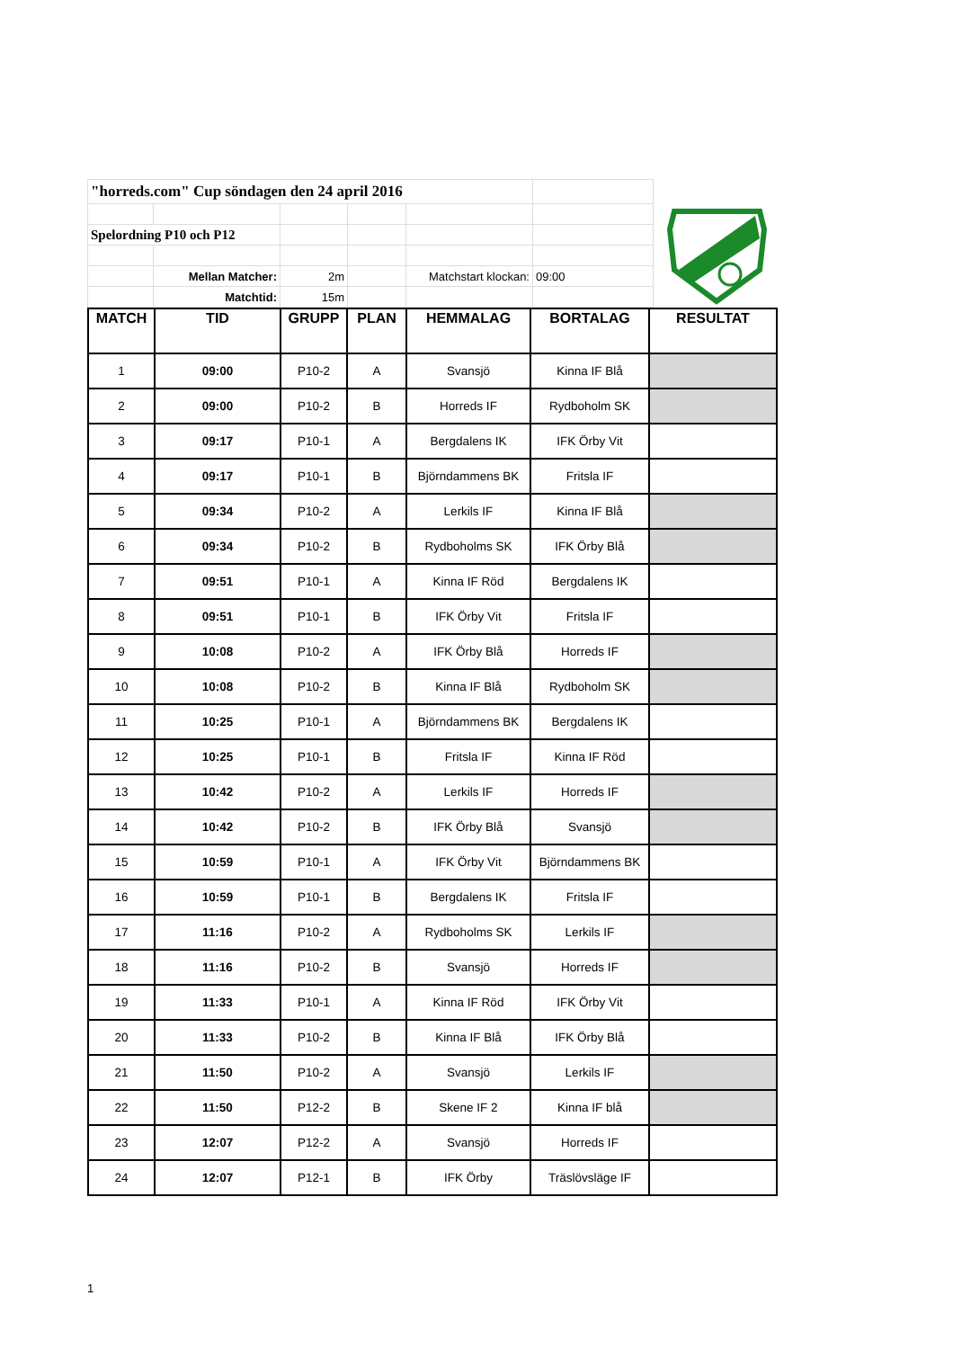| "horreds.com" Cup söndagen den 24 april 2016 | | | | | |
| Spelordning P10 och P12 | | | | | |
| | Mellan Matcher: | 2m | | Matchstart klockan: | 09:00 |
| | Matchtid: | 15m | | | |
| MATCH | TID | GRUPP | PLAN | HEMMALAG | BORTALAG | RESULTAT |
| --- | --- | --- | --- | --- | --- | --- |
| 1 | 09:00 | P10-2 | A | Svansjö | Kinna IF Blå | |
| 2 | 09:00 | P10-2 | B | Horreds IF | Rydboholm SK | |
| 3 | 09:17 | P10-1 | A | Bergdalens IK | IFK Örby Vit | |
| 4 | 09:17 | P10-1 | B | Björndammens BK | Fritsla IF | |
| 5 | 09:34 | P10-2 | A | Lerkils IF | Kinna IF Blå | |
| 6 | 09:34 | P10-2 | B | Rydboholms SK | IFK Örby Blå | |
| 7 | 09:51 | P10-1 | A | Kinna IF Röd | Bergdalens IK | |
| 8 | 09:51 | P10-1 | B | IFK Örby Vit | Fritsla IF | |
| 9 | 10:08 | P10-2 | A | IFK Örby Blå | Horreds IF | |
| 10 | 10:08 | P10-2 | B | Kinna IF Blå | Rydboholm SK | |
| 11 | 10:25 | P10-1 | A | Björndammens BK | Bergdalens IK | |
| 12 | 10:25 | P10-1 | B | Fritsla IF | Kinna IF Röd | |
| 13 | 10:42 | P10-2 | A | Lerkils IF | Horreds IF | |
| 14 | 10:42 | P10-2 | B | IFK Örby Blå | Svansjö | |
| 15 | 10:59 | P10-1 | A | IFK Örby Vit | Björndammens BK | |
| 16 | 10:59 | P10-1 | B | Bergdalens IK | Fritsla IF | |
| 17 | 11:16 | P10-2 | A | Rydboholms SK | Lerkils IF | |
| 18 | 11:16 | P10-2 | B | Svansjö | Horreds IF | |
| 19 | 11:33 | P10-1 | A | Kinna IF Röd | IFK Örby Vit | |
| 20 | 11:33 | P10-2 | B | Kinna IF Blå | IFK Örby Blå | |
| 21 | 11:50 | P10-2 | A | Svansjö | Lerkils IF | |
| 22 | 11:50 | P12-2 | B | Skene IF 2 | Kinna IF blå | |
| 23 | 12:07 | P12-2 | A | Svansjö | Horreds IF | |
| 24 | 12:07 | P12-1 | B | IFK Örby | Träslövsläge IF | |
1